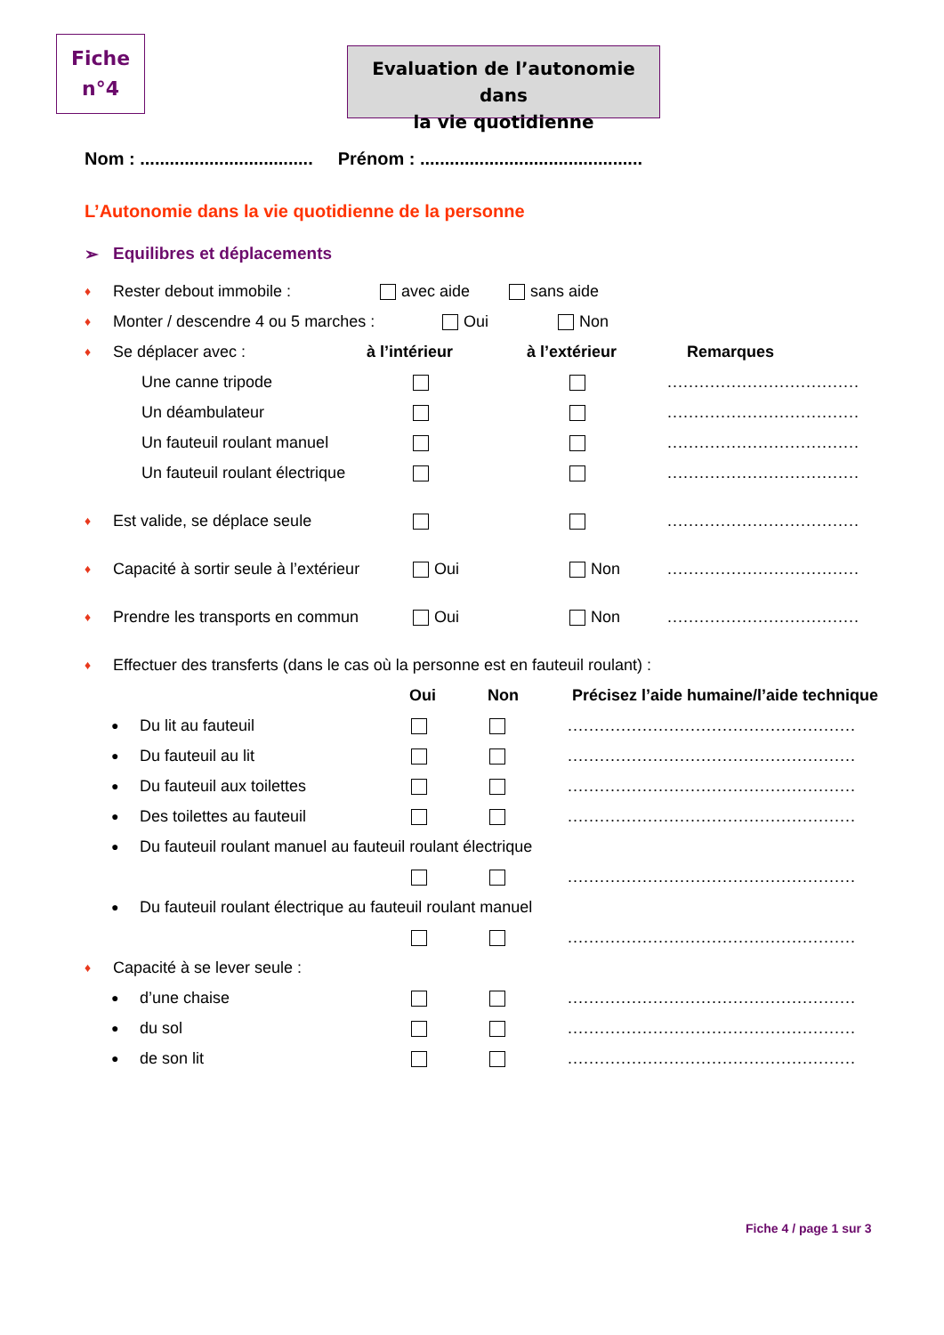Fiche
n°4
Evaluation de l’autonomie dans
la vie quotidienne
Nom : ................................... Prénom : .............................................
L’Autonomie dans la vie quotidienne de la personne
➢ Equilibres et déplacements
♦ Rester debout immobile : avec aide sans aide
♦ Monter / descendre 4 ou 5 marches : Oui Non
♦ Se déplacer avec : à l’intérieur à l’extérieur Remarques
Une canne tripode ....................................
Un déambulateur ....................................
Un fauteuil roulant manuel ....................................
Un fauteuil roulant électrique ....................................
♦ Est valide, se déplace seule ....................................
♦ Capacité à sortir seule à l’extérieur Oui Non....................................
♦ Prendre les transports en commun Oui Non....................................
♦ Effectuer des transferts (dans le cas où la personne est en fauteuil roulant) :
Oui Non Précisez l’aide humaine/l’aide technique
● Du lit au fauteuil ......................................................
● Du fauteuil au lit ......................................................
● Du fauteuil aux toilettes ......................................................
● Des toilettes au fauteuil ......................................................
● Du fauteuil roulant manuel au fauteuil roulant électrique
......................................................
● Du fauteuil roulant électrique au fauteuil roulant manuel
......................................................
♦ Capacité à se lever seule :
● d’une chaise ......................................................
● du sol ......................................................
● de son lit ......................................................
Fiche 4 / page 1 sur 3